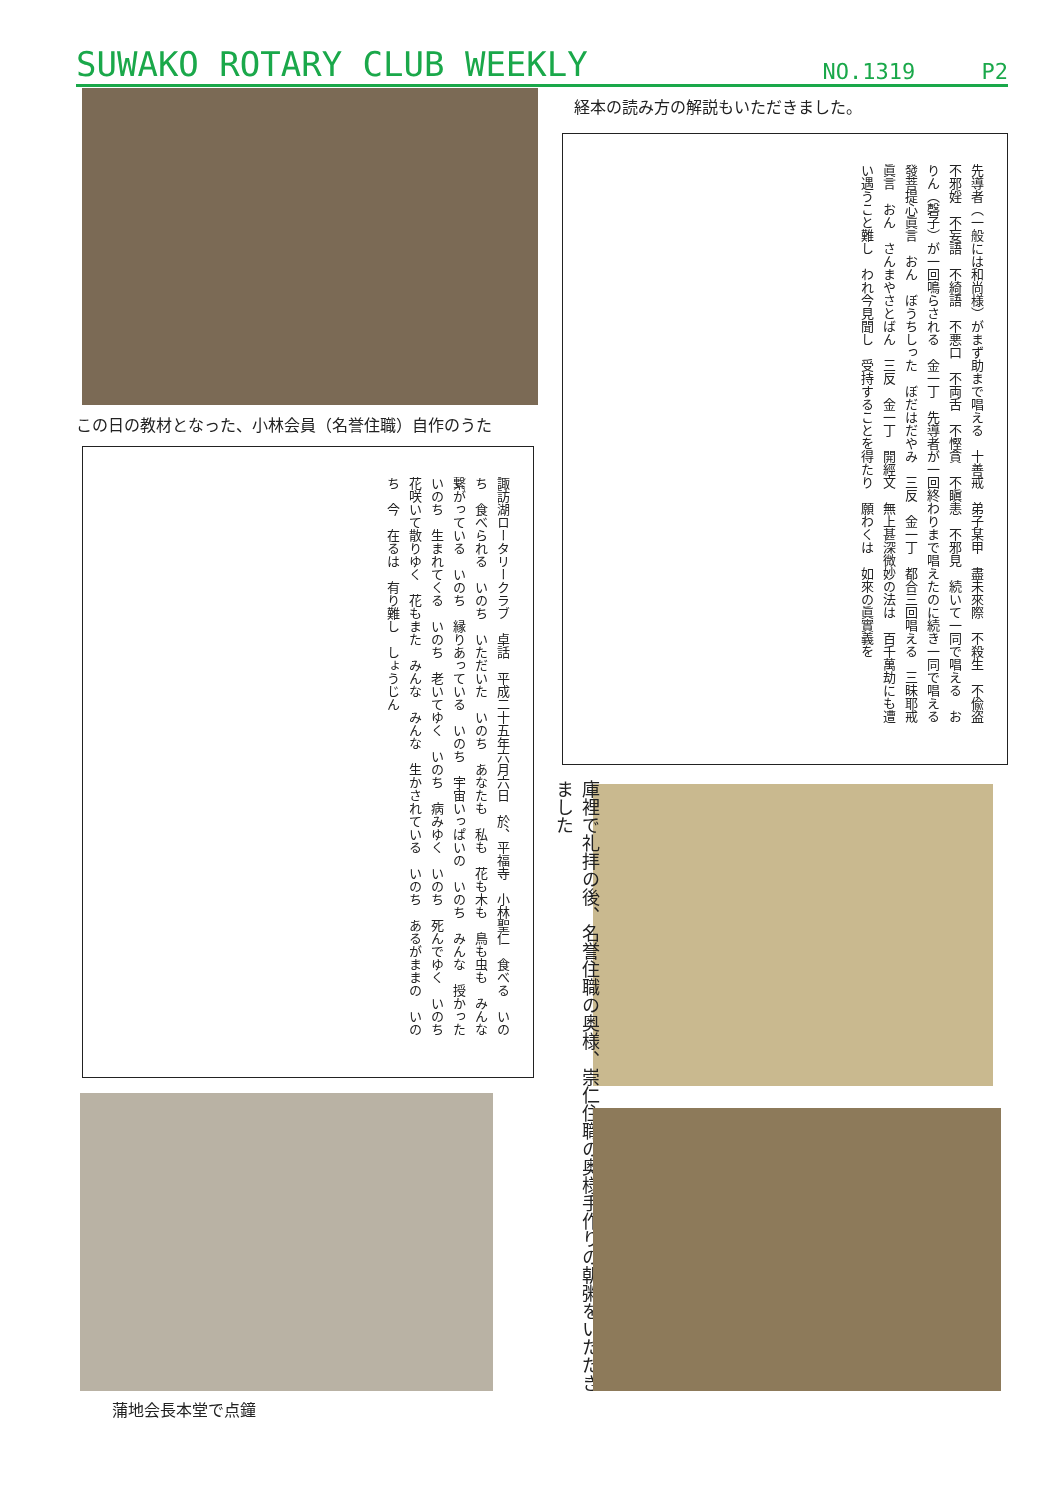SUWAKO ROTARY CLUB WEEKLY NO.1319 P2
経本の読み方の解説もいただきました。
この日の教材となった、小林会員（名誉住職）自作のうた
先導者（一般には和尚様）がまず助まで唱える　十善戒　弟子某甲　盡未來際　不殺生　不偸盗　不邪婬　不妄語　不綺語　不悪口　不両舌　不慳貪　不瞋恚　不邪見　続いて一同で唱える　おりん（磬子）が一回鳴らされる　金一丁　先導者が一回終わりまで唱えたのに続き一同で唱える　發菩提心眞言　おん　ぼうちしった　ぼだはだやみ　三反　金一丁　都合三回唱える　三昧耶戒眞言　おん　さんまやさとばん　三反　金一丁　開經文　無上甚深微妙の法は　百千萬劫にも遭い遇うこと難し　われ今見聞し　受持することを得たり　願わくは　如來の眞實義を
諏訪湖ロータリークラブ　卓話　平成二十五年六月六日　於、平福寺　小林聖仁　食べる　いのち　食べられる　いのち　いただいた　いのち　あなたも　私も　花も木も　鳥も虫も　みんな繋がっている　いのち　縁りあっている　いのち　宇宙いっぱいの　いのち　みんな　授かった　いのち　生まれてくる　いのち　老いてゆく　いのち　病みゆく　いのち　死んでゆく　いのち　花咲いて散りゆく　花もまた　みんな　みんな　生かされている　いのち　あるがままの　いのち　今　在るは　有り難し　しょうじん
庫裡で礼拝の後、名誉住職の奥様、崇仁住職の奥様手作りの朝粥をいただきました
蒲地会長本堂で点鐘